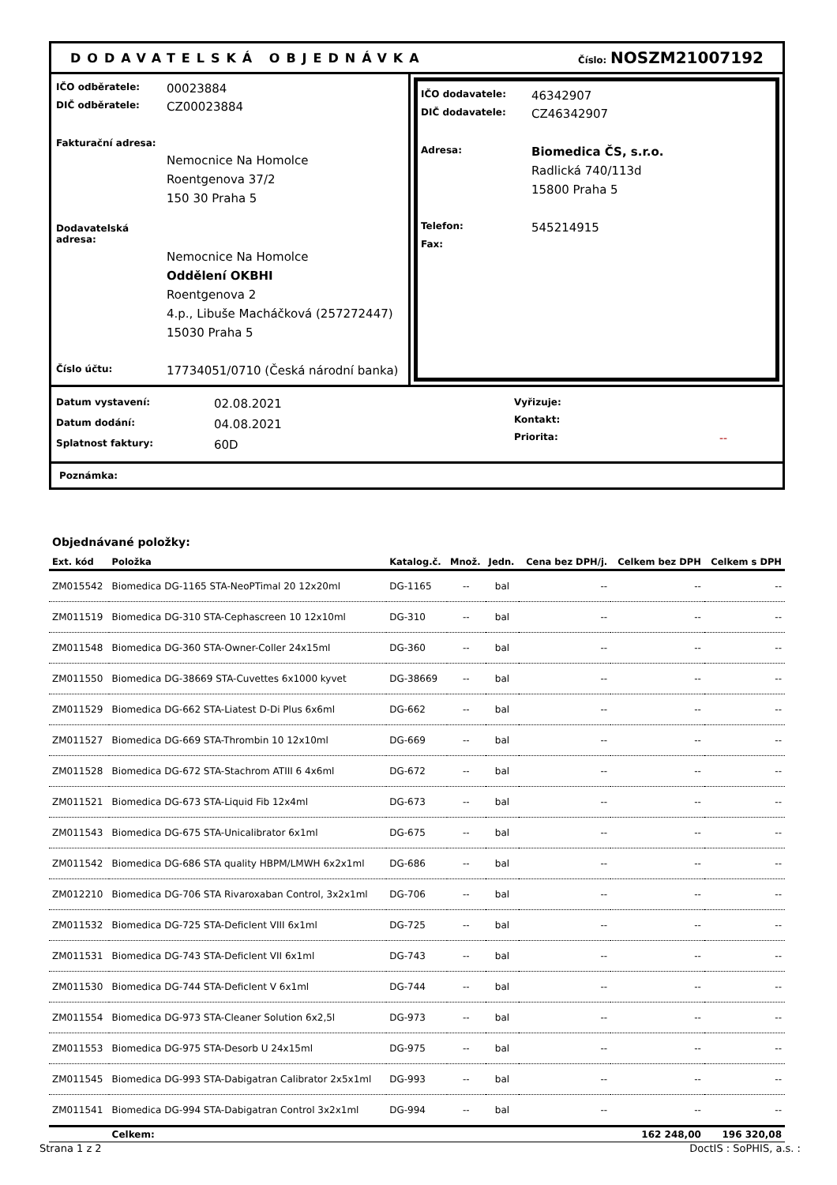DODAVATELSKÁ OBJEDNÁVKA Číslo: NOSZM21007192
IČO odběratele: 00023884
DIČ odběratele: CZ00023884
Fakturační adresa:
Nemocnice Na Homolce
Roentgenova 37/2
150 30 Praha 5
Dodavatelská adresa:
Nemocnice Na Homolce
Oddělení OKBHI
Roentgenova 2
4.p., Libuše Macháčková (257272447)
15030 Praha 5
Číslo účtu: 17734051/0710 (Česká národní banka)
IČO dodavatele: 46342907
DIČ dodavatele: CZ46342907
Adresa: Biomedica ČS, s.r.o.
Radlická 740/113d
15800 Praha 5
Telefon: 545214915
Fax:
Datum vystavení: 02.08.2021
Datum dodání: 04.08.2021
Splatnost faktury: 60D
Vyřizuje:
Kontakt:
Priorita: --
Poznámka:
Objednávané položky:
| Ext. kód | Položka | Katalog.č. | Množ. | Jedn. | Cena bez DPH/j. | Celkem bez DPH | Celkem s DPH |
| --- | --- | --- | --- | --- | --- | --- | --- |
| ZM015542 | Biomedica DG-1165 STA-NeoPTimal 20 12x20ml | DG-1165 | -- | bal | -- | -- | -- |
| ZM011519 | Biomedica DG-310 STA-Cephascreen 10 12x10ml | DG-310 | -- | bal | -- | -- | -- |
| ZM011548 | Biomedica DG-360 STA-Owner-Coller 24x15ml | DG-360 | -- | bal | -- | -- | -- |
| ZM011550 | Biomedica DG-38669 STA-Cuvettes 6x1000 kyvet | DG-38669 | -- | bal | -- | -- | -- |
| ZM011529 | Biomedica DG-662 STA-Liatest D-Di Plus 6x6ml | DG-662 | -- | bal | -- | -- | -- |
| ZM011527 | Biomedica DG-669 STA-Thrombin 10 12x10ml | DG-669 | -- | bal | -- | -- | -- |
| ZM011528 | Biomedica DG-672 STA-Stachrom ATIII 6 4x6ml | DG-672 | -- | bal | -- | -- | -- |
| ZM011521 | Biomedica DG-673 STA-Liquid Fib 12x4ml | DG-673 | -- | bal | -- | -- | -- |
| ZM011543 | Biomedica DG-675 STA-Unicalibrator 6x1ml | DG-675 | -- | bal | -- | -- | -- |
| ZM011542 | Biomedica DG-686 STA quality HBPM/LMWH 6x2x1ml | DG-686 | -- | bal | -- | -- | -- |
| ZM012210 | Biomedica DG-706 STA Rivaroxaban Control, 3x2x1ml | DG-706 | -- | bal | -- | -- | -- |
| ZM011532 | Biomedica DG-725 STA-Deficlent VIII 6x1ml | DG-725 | -- | bal | -- | -- | -- |
| ZM011531 | Biomedica DG-743 STA-Deficlent VII 6x1ml | DG-743 | -- | bal | -- | -- | -- |
| ZM011530 | Biomedica DG-744 STA-Deficlent V 6x1ml | DG-744 | -- | bal | -- | -- | -- |
| ZM011554 | Biomedica DG-973 STA-Cleaner Solution 6x2,5l | DG-973 | -- | bal | -- | -- | -- |
| ZM011553 | Biomedica DG-975 STA-Desorb U 24x15ml | DG-975 | -- | bal | -- | -- | -- |
| ZM011545 | Biomedica DG-993 STA-Dabigatran Calibrator 2x5x1ml | DG-993 | -- | bal | -- | -- | -- |
| ZM011541 | Biomedica DG-994 STA-Dabigatran Control 3x2x1ml | DG-994 | -- | bal | -- | -- | -- |
| | Celkem: | | | | | 162 248,00 | 196 320,08 |
Strana 1 z 2 DoctIS : SoPHIS, a.s. :